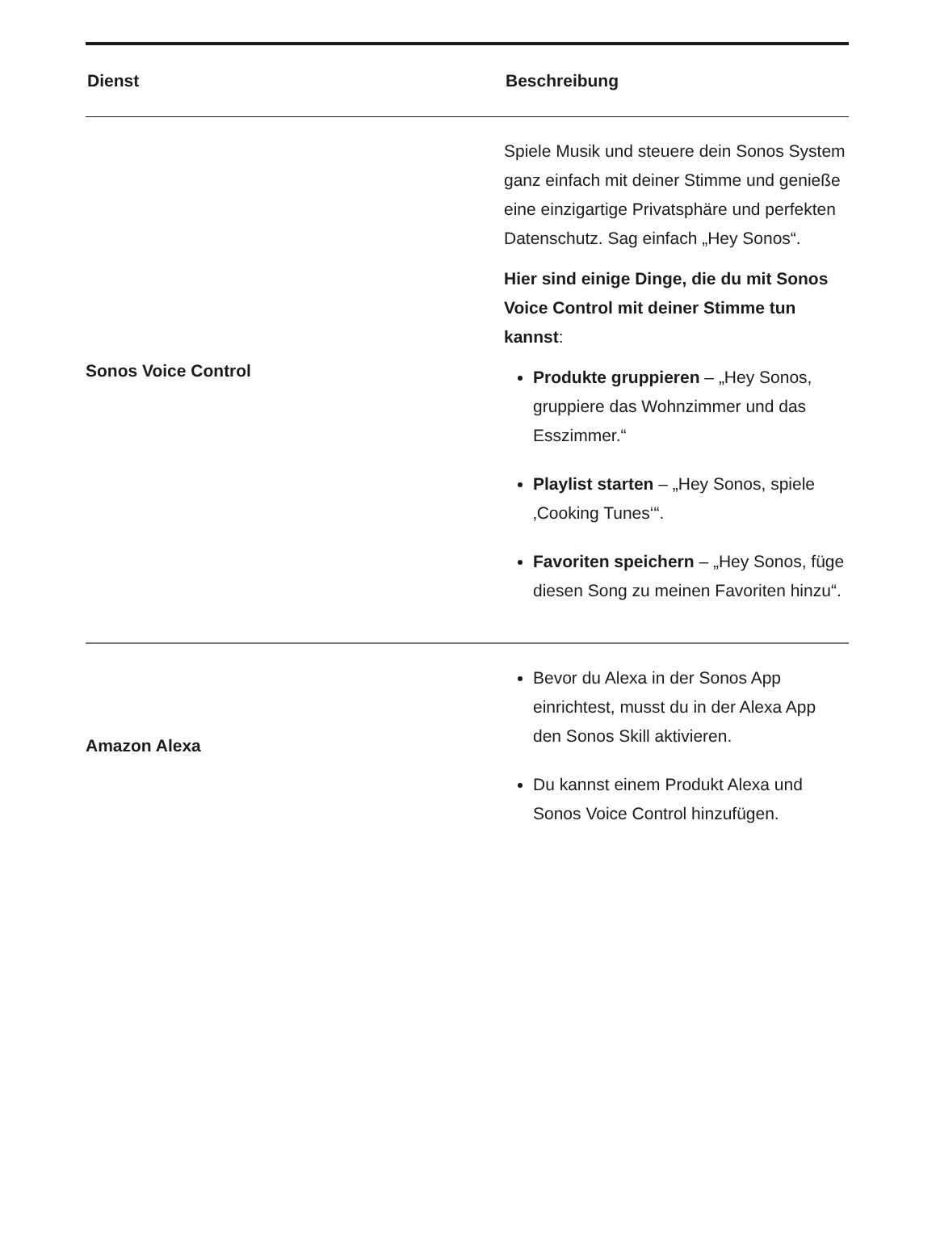| Dienst | Beschreibung |
| --- | --- |
| Sonos Voice Control | Spiele Musik und steuere dein Sonos System ganz einfach mit deiner Stimme und genieße eine einzigartige Privatsphäre und perfekten Datenschutz. Sag einfach „Hey Sonos“. Hier sind einige Dinge, die du mit Sonos Voice Control mit deiner Stimme tun kannst : Produkte gruppieren – „Hey Sonos, gruppiere das Wohnzimmer und das Esszimmer.“ Playlist starten – „Hey Sonos, spiele ‚Cooking Tunes‘“. Favoriten speichern – „Hey Sonos, füge diesen Song zu meinen Favoriten hinzu“. |
| Amazon Alexa | Bevor du Alexa in der Sonos App einrichtest, musst du in der Alexa App den Sonos Skill aktivieren. Du kannst einem Produkt Alexa und Sonos Voice Control hinzufügen. |